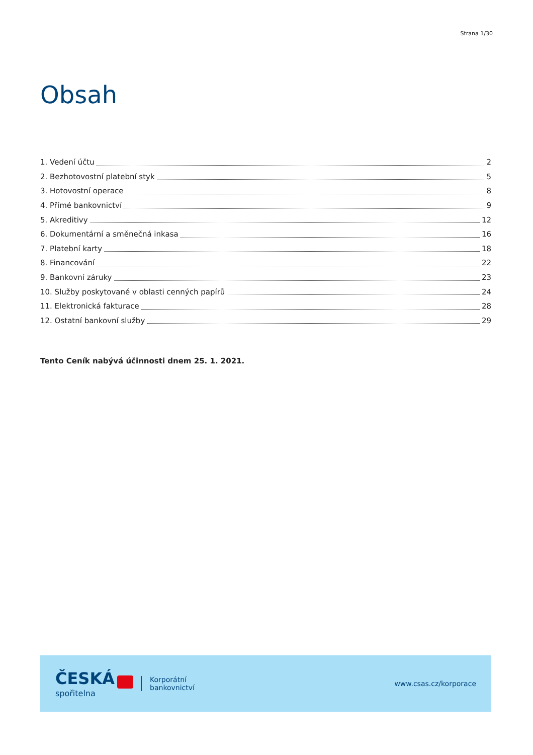Strana 1/30
Obsah
1. Vedení účtu 2
2. Bezhotovostní platební styk 5
3. Hotovostní operace 8
4. Přímé bankovnictví 9
5. Akreditivy 12
6. Dokumentární a směnečná inkasa 16
7. Platební karty 18
8. Financování 22
9. Bankovní záruky 23
10. Služby poskytované v oblasti cenných papírů 24
11. Elektronická fakturace 28
12. Ostatní bankovní služby 29
Tento Ceník nabývá účinnosti dnem 25. 1. 2021.
ČESKÁ
spořitelna
Korporátní
bankovnictví
www.csas.cz/korporace